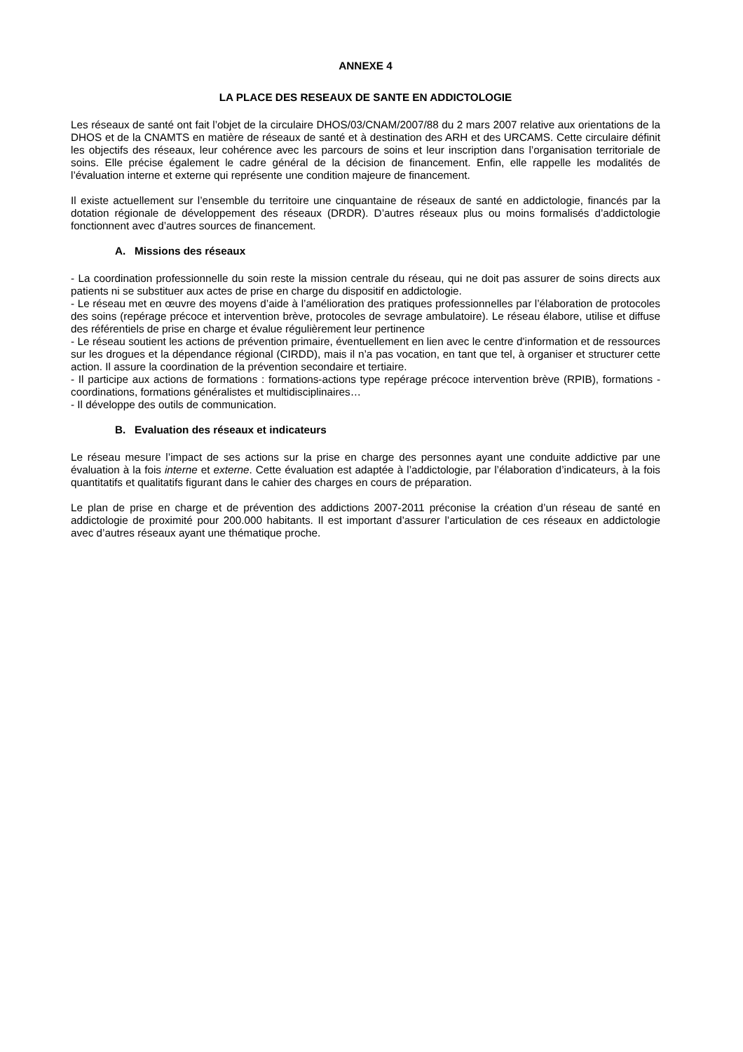ANNEXE 4
LA PLACE DES RESEAUX DE SANTE EN ADDICTOLOGIE
Les réseaux de santé ont fait l’objet de la circulaire DHOS/03/CNAM/2007/88 du 2 mars 2007 relative aux orientations de la DHOS et de la CNAMTS en matière de réseaux de santé et à destination des ARH et des URCAMS. Cette circulaire définit les objectifs des réseaux, leur cohérence avec les parcours de soins et leur inscription dans l’organisation territoriale de soins. Elle précise également le cadre général de la décision de financement. Enfin, elle rappelle les modalités de l’évaluation interne et externe qui représente une condition majeure de financement.
Il existe actuellement sur l’ensemble du territoire une cinquantaine de réseaux de santé en addictologie, financés par la dotation régionale de développement des réseaux (DRDR). D’autres réseaux plus ou moins formalisés d’addictologie fonctionnent avec d’autres sources de financement.
A. Missions des réseaux
- La coordination professionnelle du soin reste la mission centrale du réseau, qui ne doit pas assurer de soins directs aux patients ni se substituer aux actes de prise en charge du dispositif en addictologie.
- Le réseau met en œuvre des moyens d’aide à l’amélioration des pratiques professionnelles par l’élaboration de protocoles des soins (repérage précoce et intervention brève, protocoles de sevrage ambulatoire). Le réseau élabore, utilise et diffuse des référentiels de prise en charge et évalue régulièrement leur pertinence
- Le réseau soutient les actions de prévention primaire, éventuellement en lien avec le centre d'information et de ressources sur les drogues et la dépendance régional (CIRDD), mais il n’a pas vocation, en tant que tel, à organiser et structurer cette action. Il assure la coordination de la prévention secondaire et tertiaire.
- Il participe aux actions de formations : formations-actions type repérage précoce intervention brève (RPIB), formations -coordinations, formations généralistes et multidisciplinaires…
- Il développe des outils de communication.
B. Evaluation des réseaux et indicateurs
Le réseau mesure l’impact de ses actions sur la prise en charge des personnes ayant une conduite addictive par une évaluation à la fois interne et externe. Cette évaluation est adaptée à l’addictologie, par l’élaboration d’indicateurs, à la fois quantitatifs et qualitatifs figurant dans le cahier des charges en cours de préparation.
Le plan de prise en charge et de prévention des addictions 2007-2011 préconise la création d’un réseau de santé en addictologie de proximité pour 200.000 habitants. Il est important d’assurer l’articulation de ces réseaux en addictologie avec d’autres réseaux ayant une thématique proche.